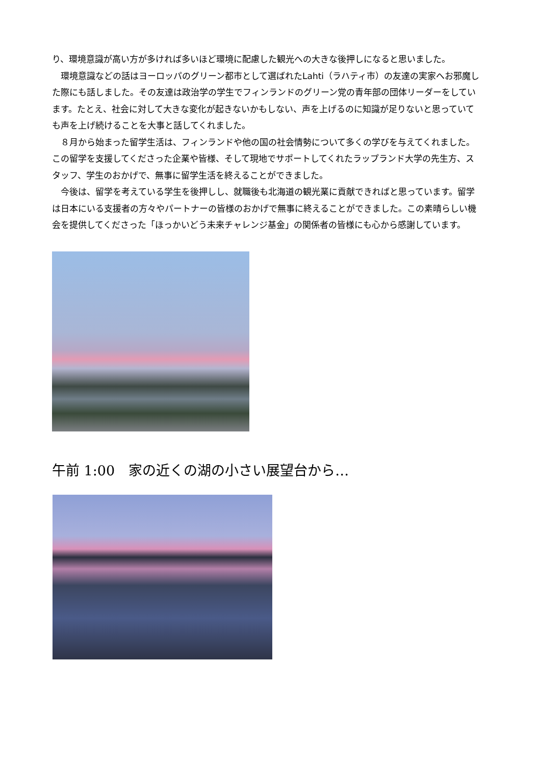り、環境意識が高い方が多ければ多いほど環境に配慮した観光への大きな後押しになると思いました。
　環境意識などの話はヨーロッパのグリーン都市として選ばれたLahti（ラハティ市）の友達の実家へお邪魔した際にも話しました。その友達は政治学の学生でフィンランドのグリーン党の青年部の団体リーダーをしています。たとえ、社会に対して大きな変化が起きないかもしない、声を上げるのに知識が足りないと思っていても声を上げ続けることを大事と話してくれました。
　８月から始まった留学生活は、フィンランドや他の国の社会情勢について多くの学びを与えてくれました。この留学を支援してくださった企業や皆様、そして現地でサポートしてくれたラップランド大学の先生方、スタッフ、学生のおかげで、無事に留学生活を終えることができました。
　今後は、留学を考えている学生を後押しし、就職後も北海道の観光業に貢献できればと思っています。留学は日本にいる支援者の方々やパートナーの皆様のおかげで無事に終えることができました。この素晴らしい機会を提供してくださった「ほっかいどう未来チャレンジ基金」の関係者の皆様にも心から感謝しています。
午前 1:00　家の近くの湖の小さい展望台から…